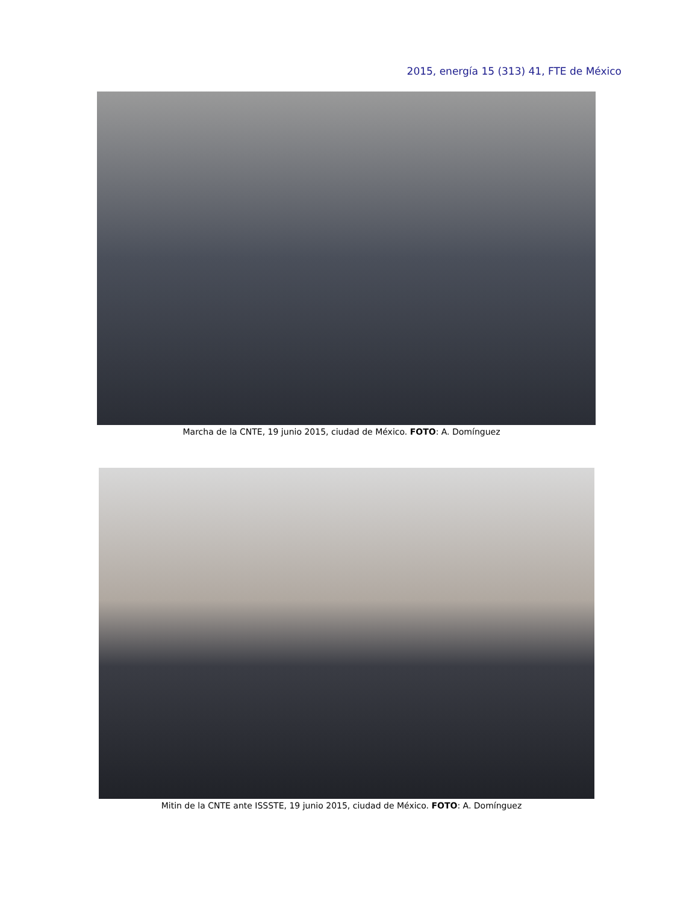2015, energía 15 (313) 41, FTE de México
Marcha de la CNTE, 19 junio 2015, ciudad de México. FOTO: A. Domínguez
Mitin de la CNTE ante ISSSTE, 19 junio 2015, ciudad de México. FOTO: A. Domínguez